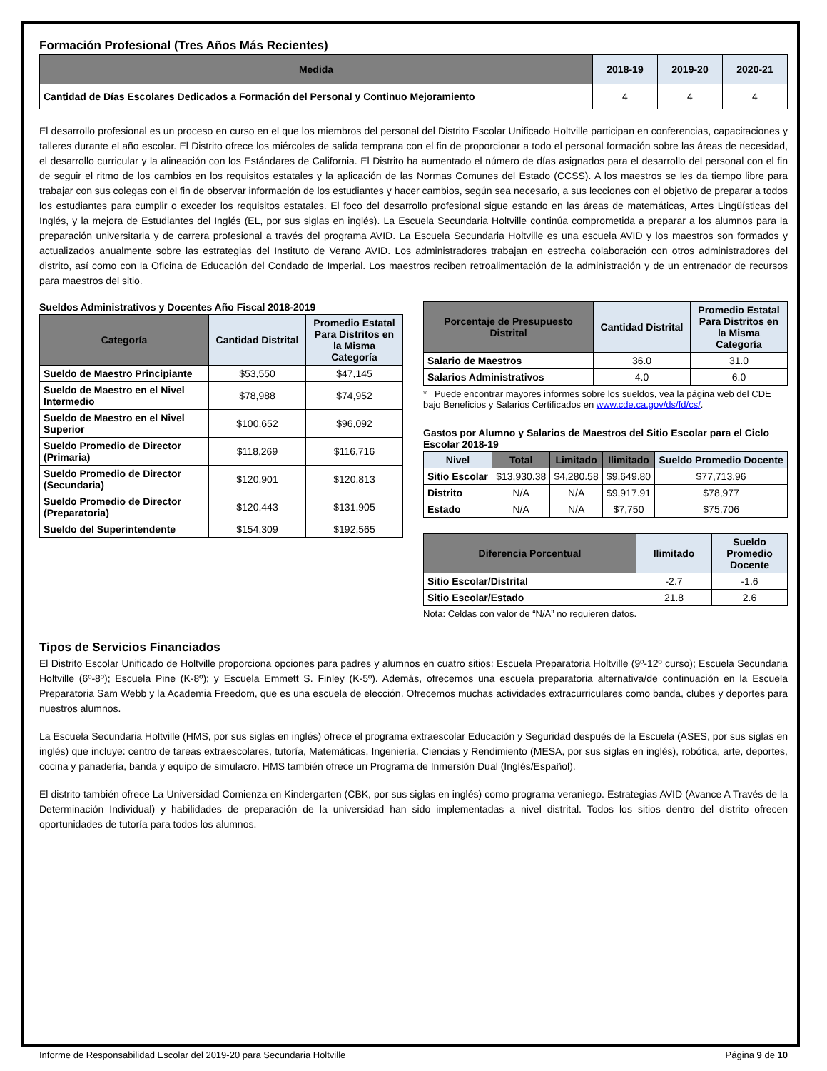Formación Profesional (Tres Años Más Recientes)
| Medida | 2018-19 | 2019-20 | 2020-21 |
| --- | --- | --- | --- |
| Cantidad de Días Escolares Dedicados a Formación del Personal y Continuo Mejoramiento | 4 | 4 | 4 |
El desarrollo profesional es un proceso en curso en el que los miembros del personal del Distrito Escolar Unificado Holtville participan en conferencias, capacitaciones y talleres durante el año escolar. El Distrito ofrece los miércoles de salida temprana con el fin de proporcionar a todo el personal formación sobre las áreas de necesidad, el desarrollo curricular y la alineación con los Estándares de California. El Distrito ha aumentado el número de días asignados para el desarrollo del personal con el fin de seguir el ritmo de los cambios en los requisitos estatales y la aplicación de las Normas Comunes del Estado (CCSS). A los maestros se les da tiempo libre para trabajar con sus colegas con el fin de observar información de los estudiantes y hacer cambios, según sea necesario, a sus lecciones con el objetivo de preparar a todos los estudiantes para cumplir o exceder los requisitos estatales. El foco del desarrollo profesional sigue estando en las áreas de matemáticas, Artes Lingüísticas del Inglés, y la mejora de Estudiantes del Inglés (EL, por sus siglas en inglés). La Escuela Secundaria Holtville continúa comprometida a preparar a los alumnos para la preparación universitaria y de carrera profesional a través del programa AVID. La Escuela Secundaria Holtville es una escuela AVID y los maestros son formados y actualizados anualmente sobre las estrategias del Instituto de Verano AVID. Los administradores trabajan en estrecha colaboración con otros administradores del distrito, así como con la Oficina de Educación del Condado de Imperial. Los maestros reciben retroalimentación de la administración y de un entrenador de recursos para maestros del sitio.
Sueldos Administrativos y Docentes Año Fiscal 2018-2019
| Categoría | Cantidad Distrital | Promedio Estatal Para Distritos en la Misma Categoría |
| --- | --- | --- |
| Sueldo de Maestro Principiante | $53,550 | $47,145 |
| Sueldo de Maestro en el Nivel Intermedio | $78,988 | $74,952 |
| Sueldo de Maestro en el Nivel Superior | $100,652 | $96,092 |
| Sueldo Promedio de Director (Primaria) | $118,269 | $116,716 |
| Sueldo Promedio de Director (Secundaria) | $120,901 | $120,813 |
| Sueldo Promedio de Director (Preparatoria) | $120,443 | $131,905 |
| Sueldo del Superintendente | $154,309 | $192,565 |
| Porcentaje de Presupuesto Distrital | Cantidad Distrital | Promedio Estatal Para Distritos en la Misma Categoría |
| --- | --- | --- |
| Salario de Maestros | 36.0 | 31.0 |
| Salarios Administrativos | 4.0 | 6.0 |
* Puede encontrar mayores informes sobre los sueldos, vea la página web del CDE bajo Beneficios y Salarios Certificados en www.cde.ca.gov/ds/fd/cs/.
Gastos por Alumno y Salarios de Maestros del Sitio Escolar para el Ciclo Escolar 2018-19
| Nivel | Total | Limitado | Ilimitado | Sueldo Promedio Docente |
| --- | --- | --- | --- | --- |
| Sitio Escolar | $13,930.38 | $4,280.58 | $9,649.80 | $77,713.96 |
| Distrito | N/A | N/A | $9,917.91 | $78,977 |
| Estado | N/A | N/A | $7,750 | $75,706 |
| Diferencia Porcentual | Ilimitado | Sueldo Promedio Docente |
| --- | --- | --- |
| Sitio Escolar/Distrital | -2.7 | -1.6 |
| Sitio Escolar/Estado | 21.8 | 2.6 |
Nota: Celdas con valor de “N/A” no requieren datos.
Tipos de Servicios Financiados
El Distrito Escolar Unificado de Holtville proporciona opciones para padres y alumnos en cuatro sitios: Escuela Preparatoria Holtville (9º-12º curso); Escuela Secundaria Holtville (6º-8º); Escuela Pine (K-8º); y Escuela Emmett S. Finley (K-5º). Además, ofrecemos una escuela preparatoria alternativa/de continuación en la Escuela Preparatoria Sam Webb y la Academia Freedom, que es una escuela de elección. Ofrecemos muchas actividades extracurriculares como banda, clubes y deportes para nuestros alumnos.
La Escuela Secundaria Holtville (HMS, por sus siglas en inglés) ofrece el programa extraescolar Educación y Seguridad después de la Escuela (ASES, por sus siglas en inglés) que incluye: centro de tareas extraescolares, tutoría, Matemáticas, Ingeniería, Ciencias y Rendimiento (MESA, por sus siglas en inglés), robótica, arte, deportes, cocina y panadería, banda y equipo de simulacro. HMS también ofrece un Programa de Inmersión Dual (Inglés/Español).
El distrito también ofrece La Universidad Comienza en Kindergarten (CBK, por sus siglas en inglés) como programa veraniego. Estrategias AVID (Avance A Través de la Determinación Individual) y habilidades de preparación de la universidad han sido implementadas a nivel distrital. Todos los sitios dentro del distrito ofrecen oportunidades de tutoría para todos los alumnos.
Informe de Responsabilidad Escolar del 2019-20 para Secundaria Holtville Página 9 de 10